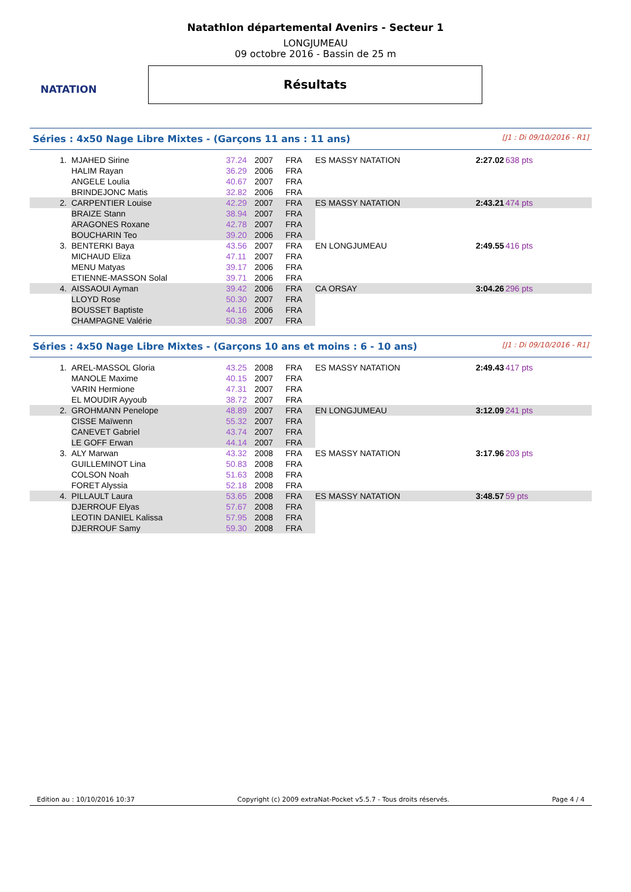Natathlon départemental Avenirs - Secteur 1
LONGJUMEAU
09 octobre 2016 - Bassin de 25 m
NATATION
Résultats
Séries : 4x50 Nage Libre Mixtes - (Garçons 11 ans : 11 ans) [J1 : Di 09/10/2016 - R1]
| 1. | MJAHED Sirine | 37.24 | 2007 | FRA | ES MASSY NATATION | 2:27.02 | 638 pts |
| | HALIM Rayan | 36.29 | 2006 | FRA | | | |
| | ANGELE Loulia | 40.67 | 2007 | FRA | | | |
| | BRINDEJONC Matis | 32.82 | 2006 | FRA | | | |
| 2. | CARPENTIER Louise | 42.29 | 2007 | FRA | ES MASSY NATATION | 2:43.21 | 474 pts |
| | BRAIZE Stann | 38.94 | 2007 | FRA | | | |
| | ARAGONES Roxane | 42.78 | 2007 | FRA | | | |
| | BOUCHARIN Teo | 39.20 | 2006 | FRA | | | |
| 3. | BENTERKI Baya | 43.56 | 2007 | FRA | EN LONGJUMEAU | 2:49.55 | 416 pts |
| | MICHAUD Eliza | 47.11 | 2007 | FRA | | | |
| | MENU Matyas | 39.17 | 2006 | FRA | | | |
| | ETIENNE-MASSON Solal | 39.71 | 2006 | FRA | | | |
| 4. | AISSAOUI Ayman | 39.42 | 2006 | FRA | CA ORSAY | 3:04.26 | 296 pts |
| | LLOYD Rose | 50.30 | 2007 | FRA | | | |
| | BOUSSET Baptiste | 44.16 | 2006 | FRA | | | |
| | CHAMPAGNE Valérie | 50.38 | 2007 | FRA | | | |
Séries : 4x50 Nage Libre Mixtes - (Garçons 10 ans et moins : 6 - 10 ans) [J1 : Di 09/10/2016 - R1]
| 1. | AREL-MASSOL Gloria | 43.25 | 2008 | FRA | ES MASSY NATATION | 2:49.43 | 417 pts |
| | MANOLE Maxime | 40.15 | 2007 | FRA | | | |
| | VARIN Hermione | 47.31 | 2007 | FRA | | | |
| | EL MOUDIR Ayyoub | 38.72 | 2007 | FRA | | | |
| 2. | GROHMANN Penelope | 48.89 | 2007 | FRA | EN LONGJUMEAU | 3:12.09 | 241 pts |
| | CISSE Maïwenn | 55.32 | 2007 | FRA | | | |
| | CANEVET Gabriel | 43.74 | 2007 | FRA | | | |
| | LE GOFF Erwan | 44.14 | 2007 | FRA | | | |
| 3. | ALY Marwan | 43.32 | 2008 | FRA | ES MASSY NATATION | 3:17.96 | 203 pts |
| | GUILLEMINOT Lina | 50.83 | 2008 | FRA | | | |
| | COLSON Noah | 51.63 | 2008 | FRA | | | |
| | FORET Alyssia | 52.18 | 2008 | FRA | | | |
| 4. | PILLAULT Laura | 53.65 | 2008 | FRA | ES MASSY NATATION | 3:48.57 | 59 pts |
| | DJERROUF Elyas | 57.67 | 2008 | FRA | | | |
| | LEOTIN DANIEL Kalissa | 57.95 | 2008 | FRA | | | |
| | DJERROUF Samy | 59.30 | 2008 | FRA | | | |
Edition au : 10/10/2016 10:37 Copyright (c) 2009 extraNat-Pocket v5.5.7 - Tous droits réservés. Page 4 / 4